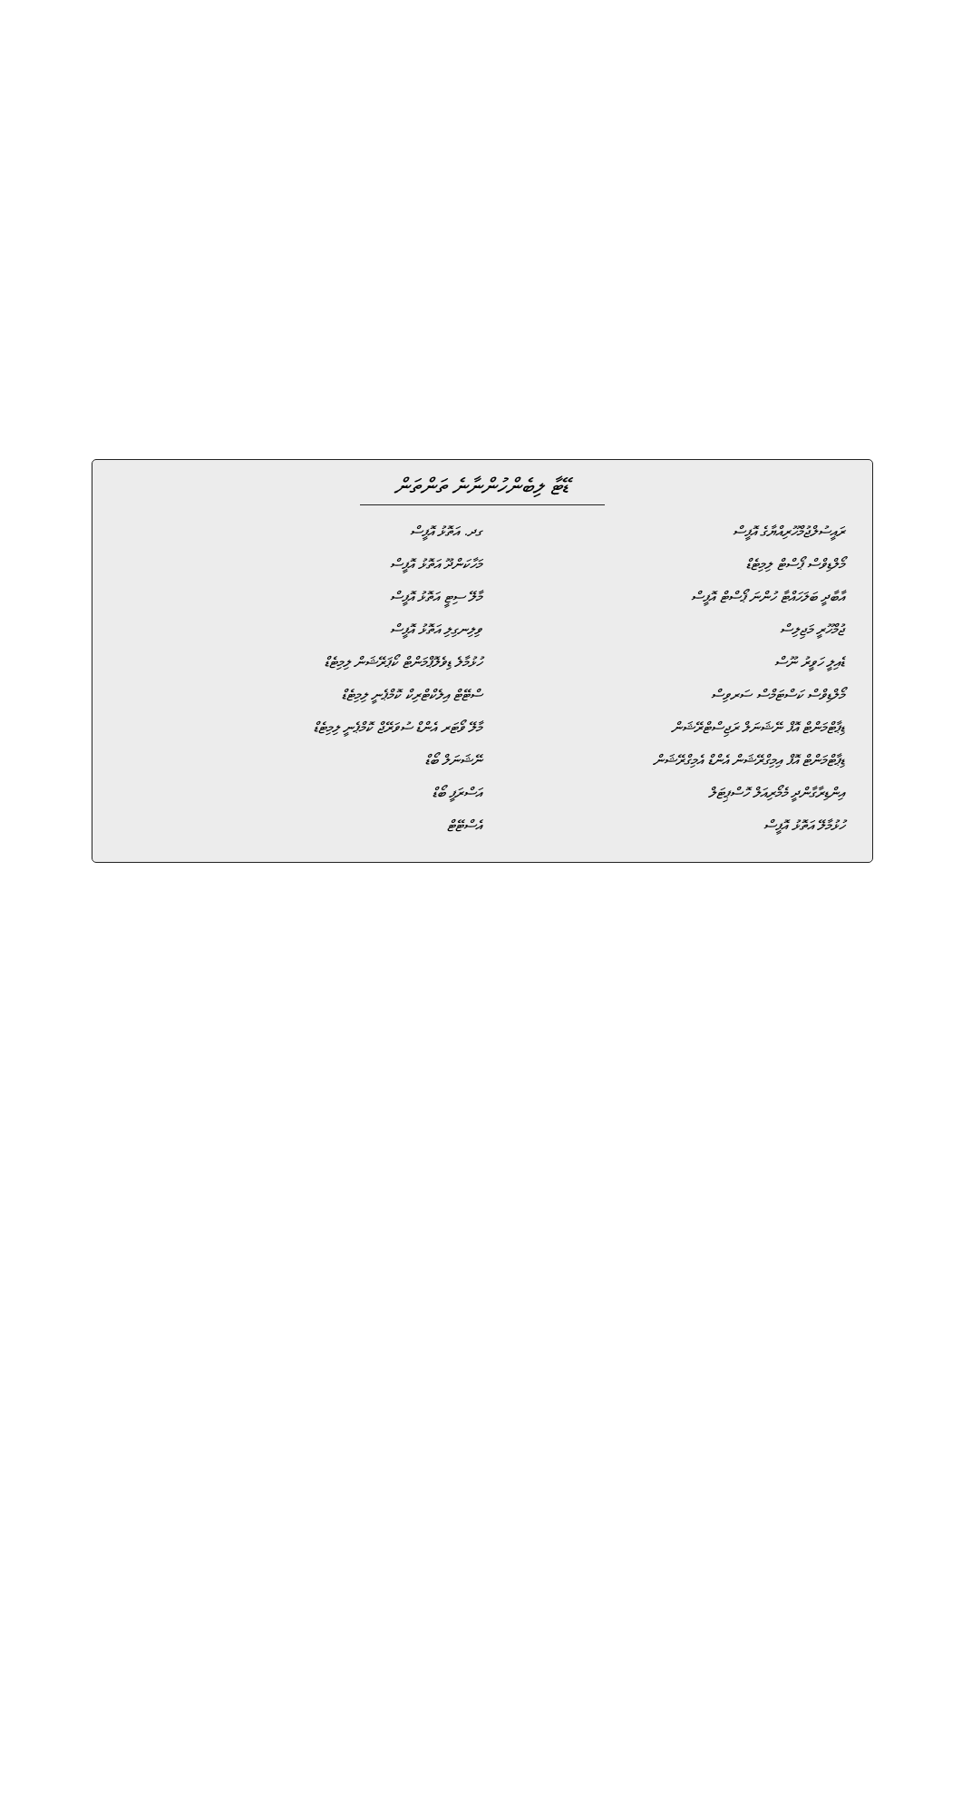ޑޭޓާ ލިބެންހުންނާނެ ތަންތަން
| ރައީސުލްޖުމްހޫރިއްޔާގެ އޮފީސް | ގދ. އަތޮޅު އޮފީސް |
| މޯލްޑިވްސް ޕޯސްޓް ލިމިޓެޑް | މަހާކަންދޫ އަތޮޅު އޮފީސް |
| އާބާދީ ބަލަހައްޓާ ހުންނަ ޕޯސްޓް އޮފީސް | މާލޭ ސިޓީ އަތޮޅު އޮފީސް |
| ޖުމްހޫރީ މަޖިލިސް | ވިލިނގިލި އަތޮޅު އޮފީސް |
| ޑެއިލީ ހަވީރު ނޫސް | ހުޅުމާލެ ޑިވެލޮޕްމަންޓް ކޯޕަރޭޝަން ލިމިޓެޑް |
| މޯލްޑިވްސް ކަސްޓަމްސް ސަރވިސް | ސްޓޭޓް އިލެކްޓްރިކް ކޮމްޕެނީ ލިމިޓެޑް |
| ޑިޕާޓްމަންޓް އޮފް ނޭޝަނަލް ރަޖިސްޓްރޭޝަން | މާލޭ ވޯޓަރ އެންޑް ސުވަރޭޖް ކޮމްޕެނީ ލިމިޓެޑް |
| ޑިޕާޓްމަންޓް އޮފް އިމިގްރޭޝަން އެންޑް އެމިގްރޭޝަން | ނޭޝަނަލް ބޯޑް |
| އިންޑިރާގާންދީ މެމޯރިއަލް ހޮސްޕިޓަލް | އަސްރަފީ ބޯޑް |
| ހުޅުމާލޭ އަތޮޅު އޮފީސް | އެސްޓޭޓް |